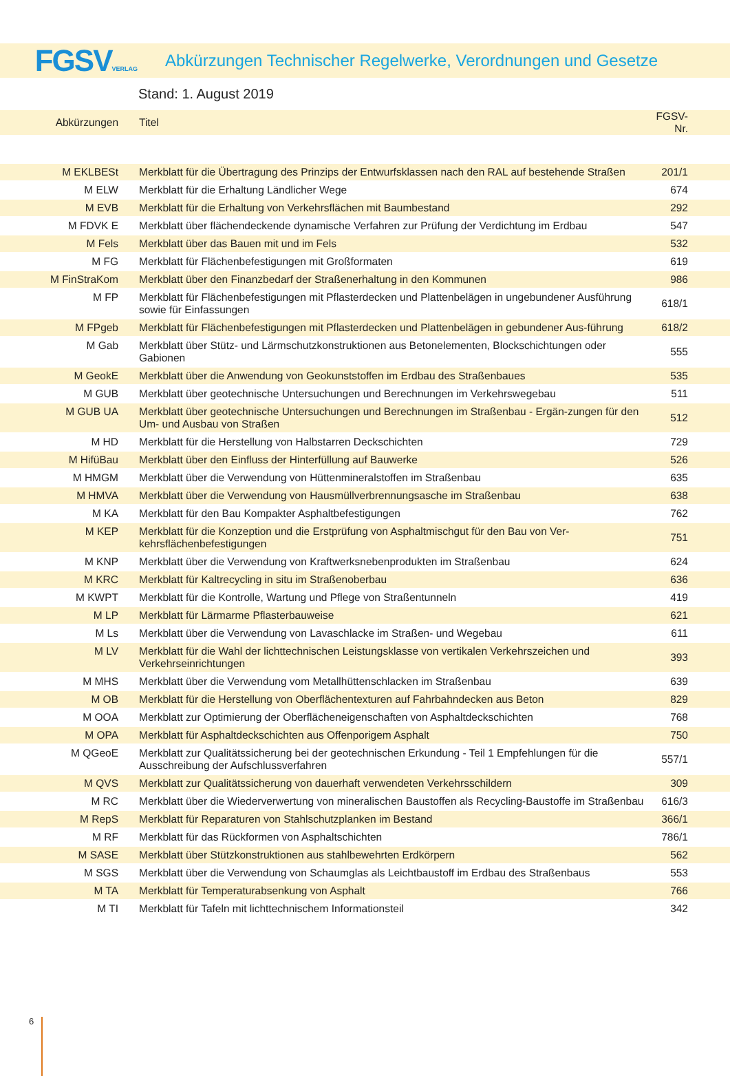FGSVVERLAG
Abkürzungen Technischer Regelwerke, Verordnungen und Gesetze
Stand: 1. August 2019
| Abkürzungen | Titel | FGSV-Nr. |
| M EKLBESt | Merkblatt für die Übertragung des Prinzips der Entwurfsklassen nach den RAL auf bestehende Straßen | 201/1 |
| M ELW | Merkblatt für die Erhaltung Ländlicher Wege | 674 |
| M EVB | Merkblatt für die Erhaltung von Verkehrsflächen mit Baumbestand | 292 |
| M FDVK E | Merkblatt über flächendeckende dynamische Verfahren zur Prüfung der Verdichtung im Erdbau | 547 |
| M Fels | Merkblatt über das Bauen mit und im Fels | 532 |
| M FG | Merkblatt für Flächenbefestigungen mit Großformaten | 619 |
| M FinStraKom | Merkblatt über den Finanzbedarf der Straßenerhaltung in den Kommunen | 986 |
| M FP | Merkblatt für Flächenbefestigungen mit Pflasterdecken und Plattenbelägen in ungebundener Ausführung sowie für Einfassungen | 618/1 |
| M FPgeb | Merkblatt für Flächenbefestigungen mit Pflasterdecken und Plattenbelägen in gebundener Aus-führung | 618/2 |
| M Gab | Merkblatt über Stütz- und Lärmschutzkonstruktionen aus Betonelementen, Blockschichtungen oder Gabionen | 555 |
| M GeokE | Merkblatt über die Anwendung von Geokunststoffen im Erdbau des Straßenbaues | 535 |
| M GUB | Merkblatt über geotechnische Untersuchungen und Berechnungen im Verkehrswegebau | 511 |
| M GUB UA | Merkblatt über geotechnische Untersuchungen und Berechnungen im Straßenbau - Ergän-zungen für den Um- und Ausbau von Straßen | 512 |
| M HD | Merkblatt für die Herstellung von Halbstarren Deckschichten | 729 |
| M HifüBau | Merkblatt über den Einfluss der Hinterfüllung auf Bauwerke | 526 |
| M HMGM | Merkblatt über die Verwendung von Hüttenmineralstoffen im Straßenbau | 635 |
| M HMVA | Merkblatt über die Verwendung von Hausmüllverbrennungsasche im Straßenbau | 638 |
| M KA | Merkblatt für den Bau Kompakter Asphaltbefestigungen | 762 |
| M KEP | Merkblatt für die Konzeption und die Erstprüfung von Asphaltmischgut für den Bau von Ver-kehrsflächenbefestigungen | 751 |
| M KNP | Merkblatt über die Verwendung von Kraftwerksnebenprodukten im Straßenbau | 624 |
| M KRC | Merkblatt für Kaltrecycling in situ im Straßenoberbau | 636 |
| M KWPT | Merkblatt für die Kontrolle, Wartung und Pflege von Straßentunneln | 419 |
| M LP | Merkblatt für Lärmarme Pflasterbauweise | 621 |
| M Ls | Merkblatt über die Verwendung von Lavaschlacke im Straßen- und Wegebau | 611 |
| M LV | Merkblatt für die Wahl der lichttechnischen Leistungsklasse von vertikalen Verkehrszeichen und Verkehrseinrichtungen | 393 |
| M MHS | Merkblatt über die Verwendung vom Metallhüttenschlacken im Straßenbau | 639 |
| M OB | Merkblatt für die Herstellung von Oberflächentexturen auf Fahrbahndecken aus Beton | 829 |
| M OOA | Merkblatt zur Optimierung der Oberflächeneigenschaften von Asphaltdeckschichten | 768 |
| M OPA | Merkblatt für Asphaltdeckschichten aus Offenporigem Asphalt | 750 |
| M QGeoE | Merkblatt zur Qualitätssicherung bei der geotechnischen Erkundung - Teil 1 Empfehlungen für die Ausschreibung der Aufschlussverfahren | 557/1 |
| M QVS | Merkblatt zur Qualitätssicherung von dauerhaft verwendeten Verkehrsschildern | 309 |
| M RC | Merkblatt über die Wiederverwertung von mineralischen Baustoffen als Recycling-Baustoffe im Straßenbau | 616/3 |
| M RepS | Merkblatt für Reparaturen von Stahlschutzplanken im Bestand | 366/1 |
| M RF | Merkblatt für das Rückformen von Asphaltschichten | 786/1 |
| M SASE | Merkblatt über Stützkonstruktionen aus stahlbewehrten Erdkörpern | 562 |
| M SGS | Merkblatt über die Verwendung von Schaumglas als Leichtbaustoff im Erdbau des Straßenbaus | 553 |
| M TA | Merkblatt für Temperaturabsenkung von Asphalt | 766 |
| M TI | Merkblatt für Tafeln mit lichttechnischem Informationsteil | 342 |
6